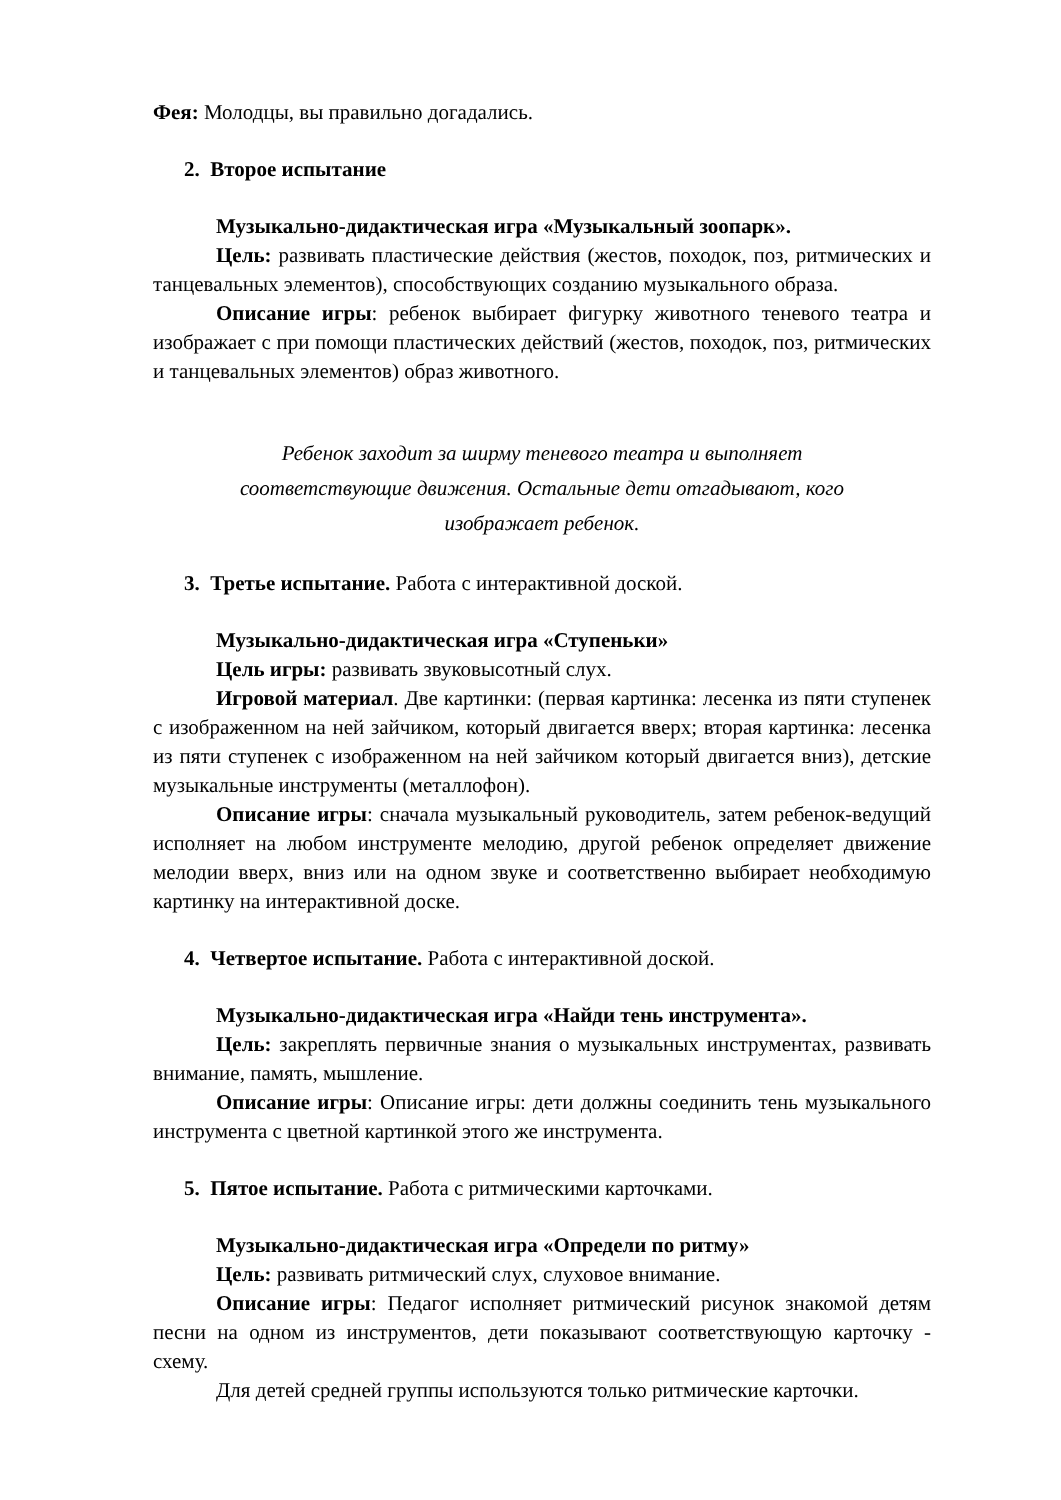Фея: Молодцы, вы правильно догадались.
2. Второе испытание
Музыкально-дидактическая игра «Музыкальный зоопарк».
Цель: развивать пластические действия (жестов, походок, поз, ритмических и танцевальных элементов), способствующих созданию музыкального образа.
Описание игры: ребенок выбирает фигурку животного теневого театра и изображает с при помощи пластических действий (жестов, походок, поз, ритмических и танцевальных элементов) образ животного.
Ребенок заходит за ширму теневого театра и выполняет
соответствующие движения. Остальные дети отгадывают, кого
изображает ребенок.
3. Третье испытание. Работа с интерактивной доской.
Музыкально-дидактическая игра «Ступеньки»
Цель игры: развивать звуковысотный слух.
Игровой материал. Две картинки: (первая картинка: лесенка из пяти ступенек с изображенном на ней зайчиком, который двигается вверх; вторая картинка: лесенка из пяти ступенек с изображенном на ней зайчиком который двигается вниз), детские музыкальные инструменты (металлофон).
Описание игры: сначала музыкальный руководитель, затем ребенок-ведущий исполняет на любом инструменте мелодию, другой ребенок определяет движение мелодии вверх, вниз или на одном звуке и соответственно выбирает необходимую картинку на интерактивной доске.
4. Четвертое испытание. Работа с интерактивной доской.
Музыкально-дидактическая игра «Найди тень инструмента».
Цель: закреплять первичные знания о музыкальных инструментах, развивать внимание, память, мышление.
Описание игры: Описание игры: дети должны соединить тень музыкального инструмента с цветной картинкой этого же инструмента.
5. Пятое испытание. Работа с ритмическими карточками.
Музыкально-дидактическая игра «Определи по ритму»
Цель: развивать ритмический слух, слуховое внимание.
Описание игры: Педагог исполняет ритмический рисунок знакомой детям песни на одном из инструментов, дети показывают соответствующую карточку - схему.
Для детей средней группы используются только ритмические карточки.